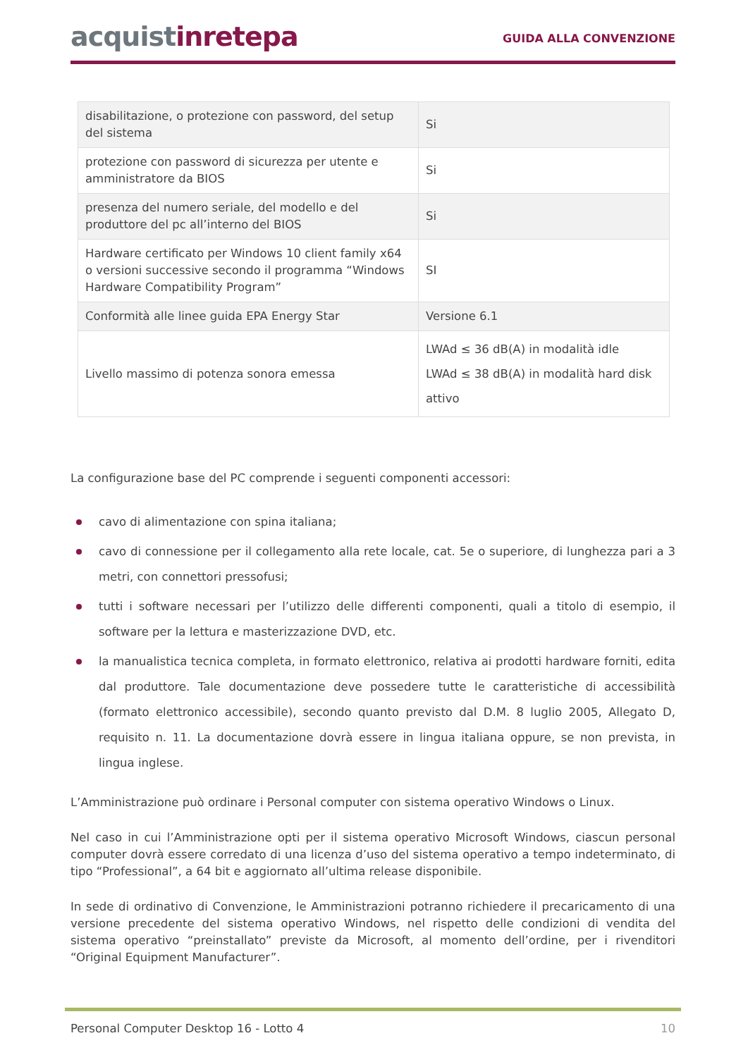acquistinrete pa
GUIDA ALLA CONVENZIONE
| disabilitazione, o protezione con password, del setup del sistema | Si |
| protezione con password di sicurezza per utente e amministratore da BIOS | Si |
| presenza del numero seriale, del modello e del produttore del pc all’interno del BIOS | Si |
| Hardware certificato per Windows 10 client family x64 o versioni successive secondo il programma “Windows Hardware Compatibility Program” | SI |
| Conformità alle linee guida EPA Energy Star | Versione 6.1 |
| Livello massimo di potenza sonora emessa | LWAd ≤ 36 dB(A) in modalità idle LWAd ≤ 38 dB(A) in modalità hard disk attivo |
La configurazione base del PC comprende i seguenti componenti accessori:
cavo di alimentazione con spina italiana;
cavo di connessione per il collegamento alla rete locale, cat. 5e o superiore, di lunghezza pari a 3 metri, con connettori pressofusi;
tutti i software necessari per l’utilizzo delle differenti componenti, quali a titolo di esempio, il software per la lettura e masterizzazione DVD, etc.
la manualistica tecnica completa, in formato elettronico, relativa ai prodotti hardware forniti, edita dal produttore. Tale documentazione deve possedere tutte le caratteristiche di accessibilità (formato elettronico accessibile), secondo quanto previsto dal D.M. 8 luglio 2005, Allegato D, requisito n. 11. La documentazione dovrà essere in lingua italiana oppure, se non prevista, in lingua inglese.
L’Amministrazione può ordinare i Personal computer con sistema operativo Windows o Linux.
Nel caso in cui l’Amministrazione opti per il sistema operativo Microsoft Windows, ciascun personal computer dovrà essere corredato di una licenza d’uso del sistema operativo a tempo indeterminato, di tipo “Professional”, a 64 bit e aggiornato all’ultima release disponibile.
In sede di ordinativo di Convenzione, le Amministrazioni potranno richiedere il precaricamento di una versione precedente del sistema operativo Windows, nel rispetto delle condizioni di vendita del sistema operativo “preinstallato” previste da Microsoft, al momento dell’ordine, per i rivenditori “Original Equipment Manufacturer”.
Personal Computer Desktop 16 - Lotto 4 10